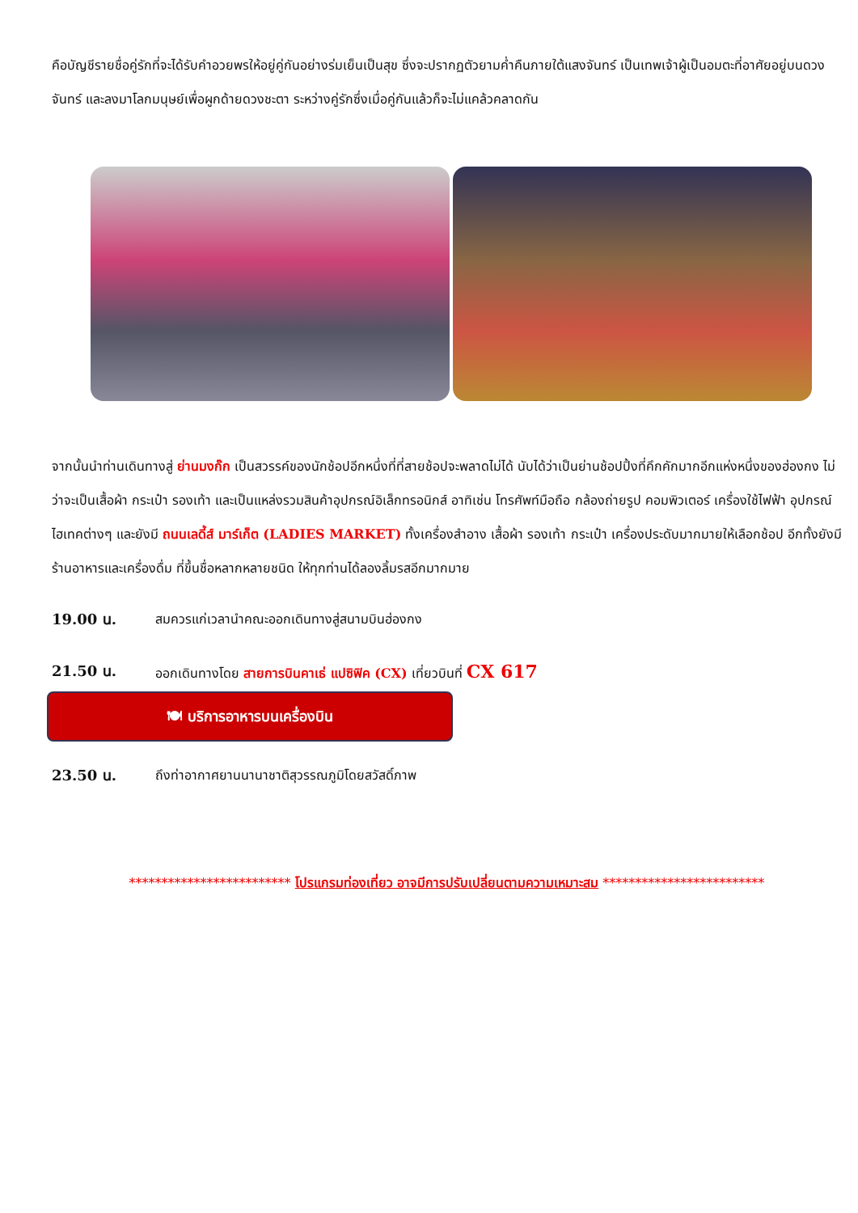คือบัญชีรายชื่อคู่รักที่จะได้รับคำอวยพรให้อยู่คู่กันอย่างร่มเย็นเป็นสุข ซึ่งจะปรากฏตัวยามค่ำคืนภายใต้แสงจันทร์ เป็นเทพเจ้าผู้เป็นอมตะที่อาศัยอยู่บนดวงจันทร์ และลงมาโลกมนุษย์เพื่อผูกด้ายดวงชะตา ระหว่างคู่รักซึ่งเมื่อคู่กันแล้วก็จะไม่แคล้วคลาดกัน
จากนั้นนำท่านเดินทางสู่ ย่านมงก๊ก เป็นสวรรค์ของนักช้อปอีกหนึ่งที่ที่สายช้อปจะพลาดไม่ได้ นับได้ว่าเป็นย่านช้อปปิ้งที่คึกคักมากอีกแห่งหนึ่งของฮ่องกง ไม่ว่าจะเป็นเสื้อผ้า กระเป๋า รองเท้า และเป็นแหล่งรวมสินค้าอุปกรณ์อิเล็กทรอนิกส์ อาทิเช่น โทรศัพท์มือถือ กล้องถ่ายรูป คอมพิวเตอร์ เครื่องใช้ไฟฟ้า อุปกรณ์ไฮเทคต่างๆ และยังมี ถนนเลดี้ส์ มาร์เก็ต (LADIES MARKET) ทั้งเครื่องสำอาง เสื้อผ้า รองเท้า กระเป๋า เครื่องประดับมากมายให้เลือกช้อป อีกทั้งยังมีร้านอาหารและเครื่องดื่ม ที่ขึ้นชื่อหลากหลายชนิด ให้ทุกท่านได้ลองลิ้มรสอีกมากมาย
19.00 น. สมควรแก่เวลานำคณะออกเดินทางสู่สนามบินฮ่องกง
21.50 น. ออกเดินทางโดย สายการบินคาเธ่ แปซิฟิค (CX) เที่ยวบินที่ CX 617
🍽 บริการอาหารบนเครื่องบิน
23.50 น. ถึงท่าอากาศยานนานาชาติสุวรรณภูมิโดยสวัสดิ์ภาพ
************************* โปรแกรมท่องเที่ยว อาจมีการปรับเปลี่ยนตามความเหมาะสม *************************